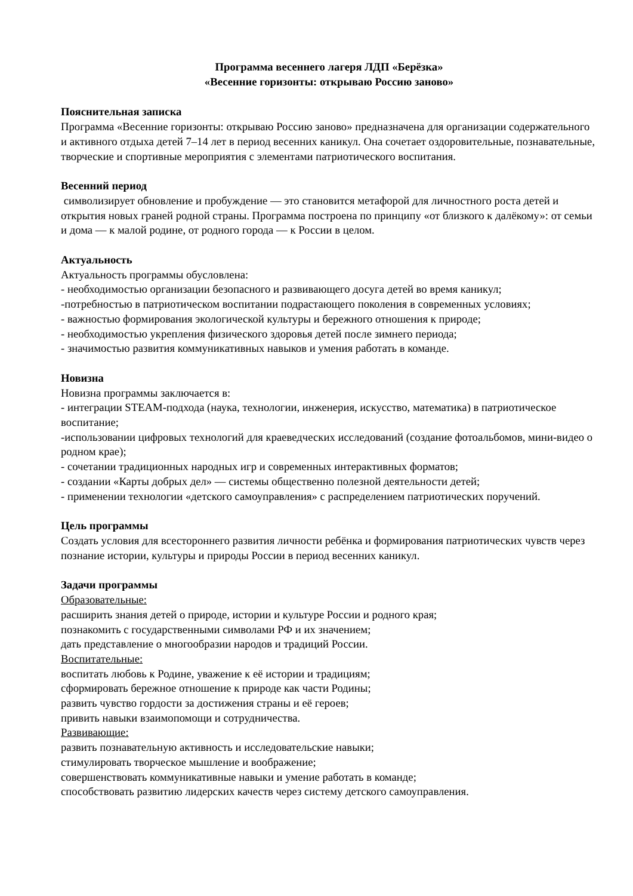Программа весеннего лагеря ЛДП «Берёзка»
«Весенние горизонты: открываю Россию заново»
Пояснительная записка
Программа «Весенние горизонты: открываю Россию заново» предназначена для организации содержательного и активного отдыха детей 7–14 лет в период весенних каникул. Она сочетает оздоровительные, познавательные, творческие и спортивные мероприятия с элементами патриотического воспитания.
Весенний период
символизирует обновление и пробуждение — это становится метафорой для личностного роста детей и открытия новых граней родной страны. Программа построена по принципу «от близкого к далёкому»: от семьи и дома — к малой родине, от родного города — к России в целом.
Актуальность
Актуальность программы обусловлена:
- необходимостью организации безопасного и развивающего досуга детей во время каникул;
-потребностью в патриотическом воспитании подрастающего поколения в современных условиях;
- важностью формирования экологической культуры и бережного отношения к природе;
- необходимостью укрепления физического здоровья детей после зимнего периода;
- значимостью развития коммуникативных навыков и умения работать в команде.
Новизна
Новизна программы заключается в:
- интеграции STEAM‑подхода (наука, технологии, инженерия, искусство, математика) в патриотическое воспитание;
-использовании цифровых технологий для краеведческих исследований (создание фотоальбомов, мини‑видео о родном крае);
- сочетании традиционных народных игр и современных интерактивных форматов;
- создании «Карты добрых дел» — системы общественно полезной деятельности детей;
- применении технологии «детского самоуправления» с распределением патриотических поручений.
Цель программы
Создать условия для всестороннего развития личности ребёнка и формирования патриотических чувств через познание истории, культуры и природы России в период весенних каникул.
Задачи программы
Образовательные:
расширить знания детей о природе, истории и культуре России и родного края;
познакомить с государственными символами РФ и их значением;
дать представление о многообразии народов и традиций России.
Воспитательные:
воспитать любовь к Родине, уважение к её истории и традициям;
сформировать бережное отношение к природе как части Родины;
развить чувство гордости за достижения страны и её героев;
привить навыки взаимопомощи и сотрудничества.
Развивающие:
развить познавательную активность и исследовательские навыки;
стимулировать творческое мышление и воображение;
совершенствовать коммуникативные навыки и умение работать в команде;
способствовать развитию лидерских качеств через систему детского самоуправления.